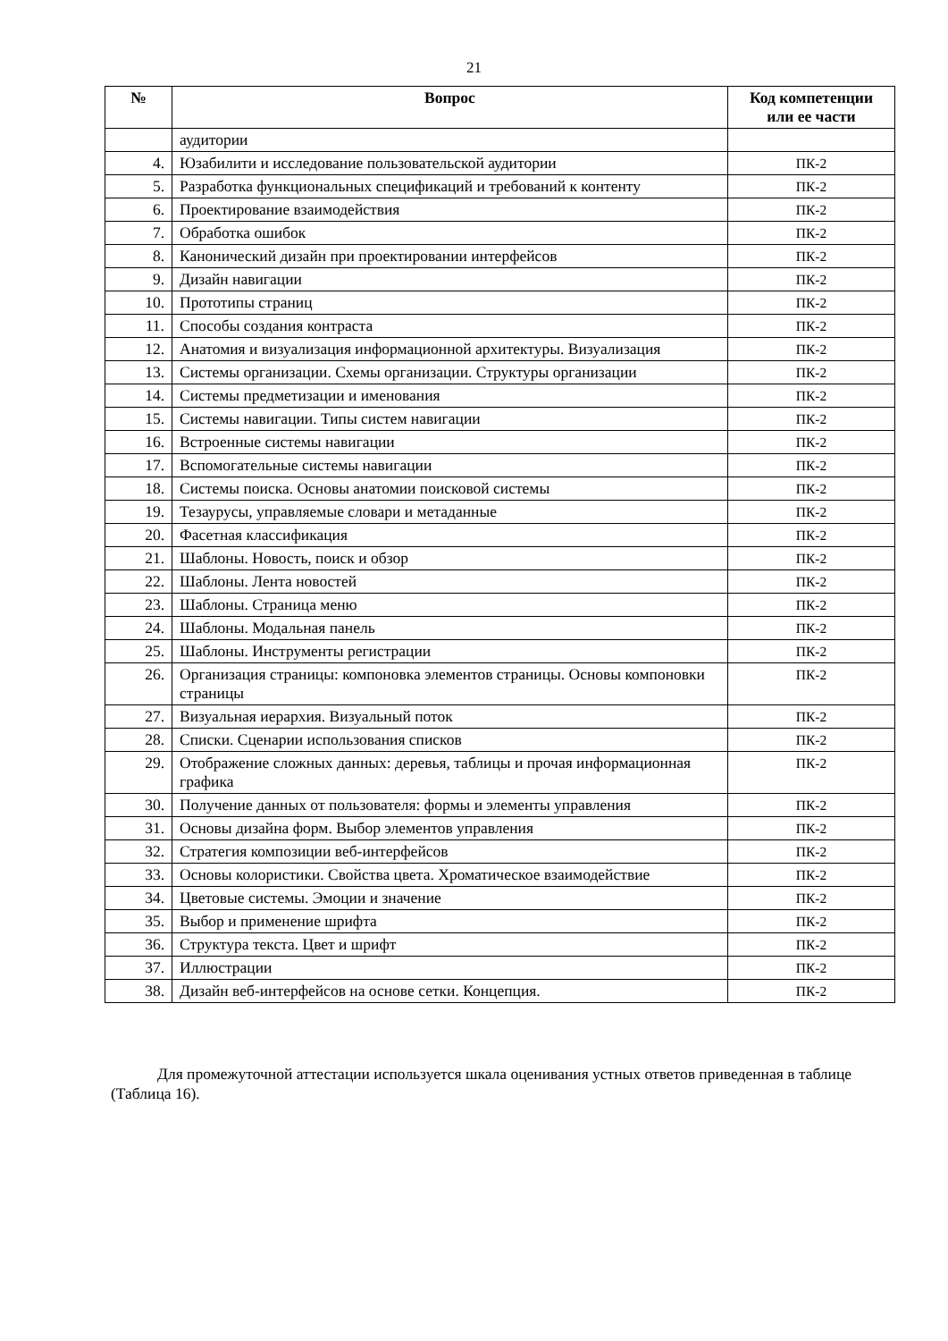21
| № | Вопрос | Код компетенции или ее части |
| --- | --- | --- |
| | аудитории | |
| 4. | Юзабилити и исследование пользовательской аудитории | ПК-2 |
| 5. | Разработка функциональных спецификаций и требований к контенту | ПК-2 |
| 6. | Проектирование взаимодействия | ПК-2 |
| 7. | Обработка ошибок | ПК-2 |
| 8. | Канонический дизайн при проектировании интерфейсов | ПК-2 |
| 9. | Дизайн навигации | ПК-2 |
| 10. | Прототипы страниц | ПК-2 |
| 11. | Способы создания контраста | ПК-2 |
| 12. | Анатомия и визуализация информационной архитектуры. Визуализация | ПК-2 |
| 13. | Системы организации. Схемы организации. Структуры организации | ПК-2 |
| 14. | Системы предметизации и именования | ПК-2 |
| 15. | Системы навигации. Типы систем навигации | ПК-2 |
| 16. | Встроенные системы навигации | ПК-2 |
| 17. | Вспомогательные системы навигации | ПК-2 |
| 18. | Системы поиска. Основы анатомии поисковой системы | ПК-2 |
| 19. | Тезаурусы, управляемые словари и метаданные | ПК-2 |
| 20. | Фасетная классификация | ПК-2 |
| 21. | Шаблоны. Новость, поиск и обзор | ПК-2 |
| 22. | Шаблоны. Лента новостей | ПК-2 |
| 23. | Шаблоны. Страница меню | ПК-2 |
| 24. | Шаблоны. Модальная панель | ПК-2 |
| 25. | Шаблоны. Инструменты регистрации | ПК-2 |
| 26. | Организация страницы: компоновка элементов страницы. Основы компоновки страницы | ПК-2 |
| 27. | Визуальная иерархия. Визуальный поток | ПК-2 |
| 28. | Списки. Сценарии использования списков | ПК-2 |
| 29. | Отображение сложных данных: деревья, таблицы и прочая информационная графика | ПК-2 |
| 30. | Получение данных от пользователя: формы и элементы управления | ПК-2 |
| 31. | Основы дизайна форм. Выбор элементов управления | ПК-2 |
| 32. | Стратегия композиции веб-интерфейсов | ПК-2 |
| 33. | Основы колористики. Свойства цвета. Хроматическое взаимодействие | ПК-2 |
| 34. | Цветовые системы. Эмоции и значение | ПК-2 |
| 35. | Выбор и применение шрифта | ПК-2 |
| 36. | Структура текста. Цвет и шрифт | ПК-2 |
| 37. | Иллюстрации | ПК-2 |
| 38. | Дизайн веб-интерфейсов на основе сетки. Концепция. | ПК-2 |
Для промежуточной аттестации используется шкала оценивания устных ответов приведенная в таблице (Таблица 16).